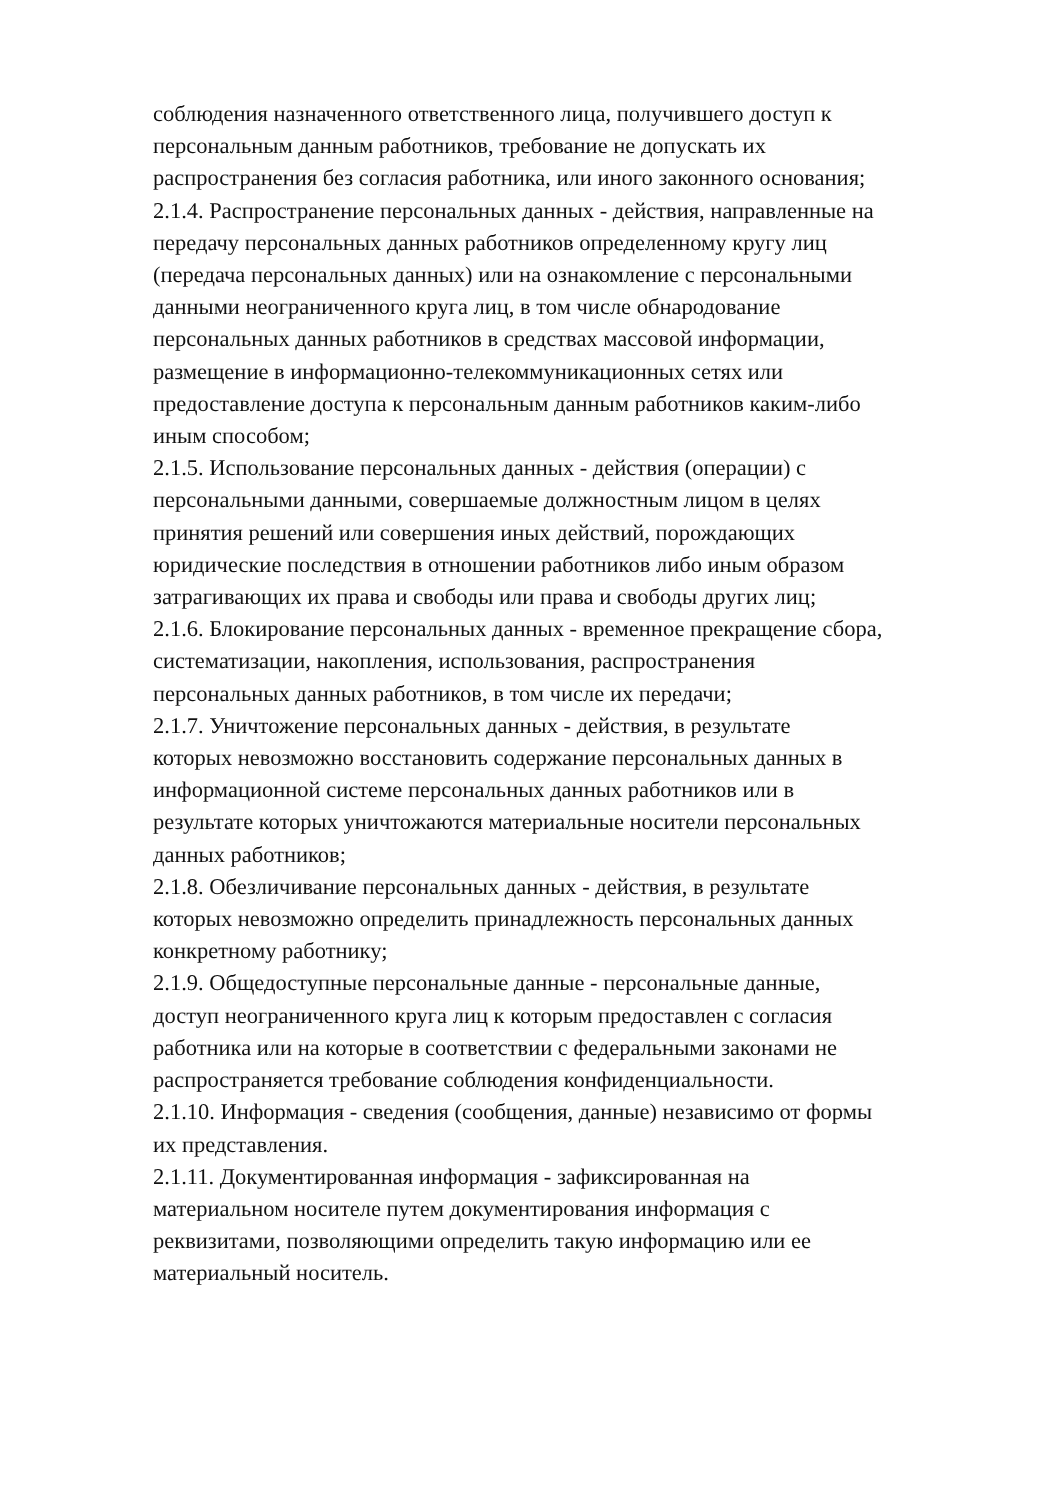соблюдения назначенного ответственного лица, получившего доступ к
персональным данным работников, требование не допускать их
распространения без согласия работника, или иного законного основания;
2.1.4. Распространение персональных данных - действия, направленные на
передачу персональных данных работников определенному кругу лиц
(передача персональных данных) или на ознакомление с персональными
данными неограниченного круга лиц, в том числе обнародование
персональных данных работников в средствах массовой информации,
размещение в информационно-телекоммуникационных сетях или
предоставление доступа к персональным данным работников каким-либо
иным способом;
2.1.5. Использование персональных данных - действия (операции) с
персональными данными, совершаемые должностным лицом в целях
принятия решений или совершения иных действий, порождающих
юридические последствия в отношении работников либо иным образом
затрагивающих их права и свободы или права и свободы других лиц;
2.1.6. Блокирование персональных данных - временное прекращение сбора,
систематизации, накопления, использования, распространения
персональных данных работников, в том числе их передачи;
2.1.7. Уничтожение персональных данных - действия, в результате
которых невозможно восстановить содержание персональных данных в
информационной системе персональных данных работников или в
результате которых уничтожаются материальные носители персональных
данных работников;
2.1.8. Обезличивание персональных данных - действия, в результате
которых невозможно определить принадлежность персональных данных
конкретному работнику;
2.1.9. Общедоступные персональные данные - персональные данные,
доступ неограниченного круга лиц к которым предоставлен с согласия
работника или на которые в соответствии с федеральными законами не
распространяется требование соблюдения конфиденциальности.
2.1.10. Информация - сведения (сообщения, данные) независимо от формы
их представления.
2.1.11. Документированная информация - зафиксированная на
материальном носителе путем документирования информация с
реквизитами, позволяющими определить такую информацию или ее
материальный носитель.